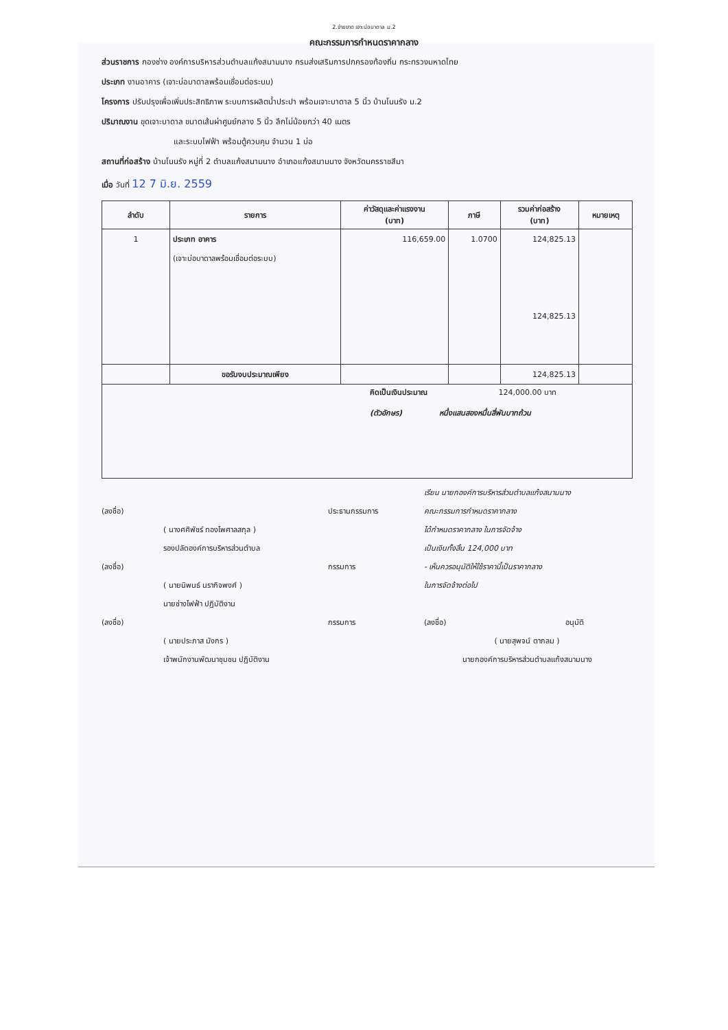2.จ่ายขาด เจาะบ่อบาดาล ม.2
คณะกรรมการกำหนดราคากลาง
ส่วนราชการ กองช่าง องค์การบริหารส่วนตำบลแก้งสนามนาง กรมส่งเสริมการปกครองท้องถิ่น กระทรวงมหาดไทย
ประเภท งานอาคาร (เจาะบ่อบาดาลพร้อมเชื่อมต่อระบบ)
โครงการ ปรับปรุงเพื่อเพิ่มประสิทธิภาพ ระบบการผลิตน้ำประปา พร้อมเจาะบาดาล 5 นิ้ว บ้านโนนรัง ม.2
ปริมาณงาน ขุดเจาะบาดาล ขนาดเส้นผ่าศูนย์กลาง 5 นิ้ว ลึกไม่น้อยกว่า 40 เมตร
และระบบไฟฟ้า พร้อมตู้ควบคุม จำนวน 1 บ่อ
สถานที่ก่อสร้าง บ้านโนนรัง หมู่ที่ 2 ตำบลแก้งสนามนาง อำเภอแก้งสนามนาง จังหวัดนครราชสีมา
เมื่อ วันที่ 12 7 มิ.ย. 2559
| ลำดับ | รายการ | ค่าวัสดุและค่าแรงงาน (บาท) | ภาษี | รวมค่าก่อสร้าง (บาท) | หมายเหตุ |
| --- | --- | --- | --- | --- | --- |
| 1 | ประเภท อาคาร | 116,659.00 | 1.0700 | 124,825.13 | |
| | (เจาะบ่อบาดาลพร้อมเชื่อมต่อระบบ) | | | | |
| | | | | 124,825.13 | |
| | ขอรับงบประมาณเพียง | | | 124,825.13 | |
| คิดเป็นเงินประมาณ 124,000.00 บาท (ตัวอักษร) หนึ่งแสนสองหมื่นสี่พันบาทถ้วน | | | | | |
เรียน นายกองค์การบริหารส่วนตำบลแก้งสนามนาง
(ลงชื่อ)
ประธานกรรมการ
คณะกรรมการกำหนดราคากลาง
( นางศศิพัชร์ ทองไพศาลสกุล )
ได้กำหนดราคากลาง ในการจัดจ้าง
รองปลัดองค์การบริหารส่วนตำบล
เป็นเงินทั้งสิ้น 124,000 บาท
(ลงชื่อ)
กรรมการ
- เห็นควรอนุมัติให้ใช้ราคานี้เป็นราคากลาง
( นายนิพนธ์ นรากิจพงศ์ )
ในการจัดจ้างต่อไป
นายช่างไฟฟ้า ปฏิบัติงาน
(ลงชื่อ)
กรรมการ
(ลงชื่อ) อนุมัติ
( นายประภาส มังกร )
( นายสุพจน์ ตากลม )
เจ้าพนักงานพัฒนาชุมชน ปฏิบัติงาน
นายกองค์การบริหารส่วนตำบลแก้งสนามนาง